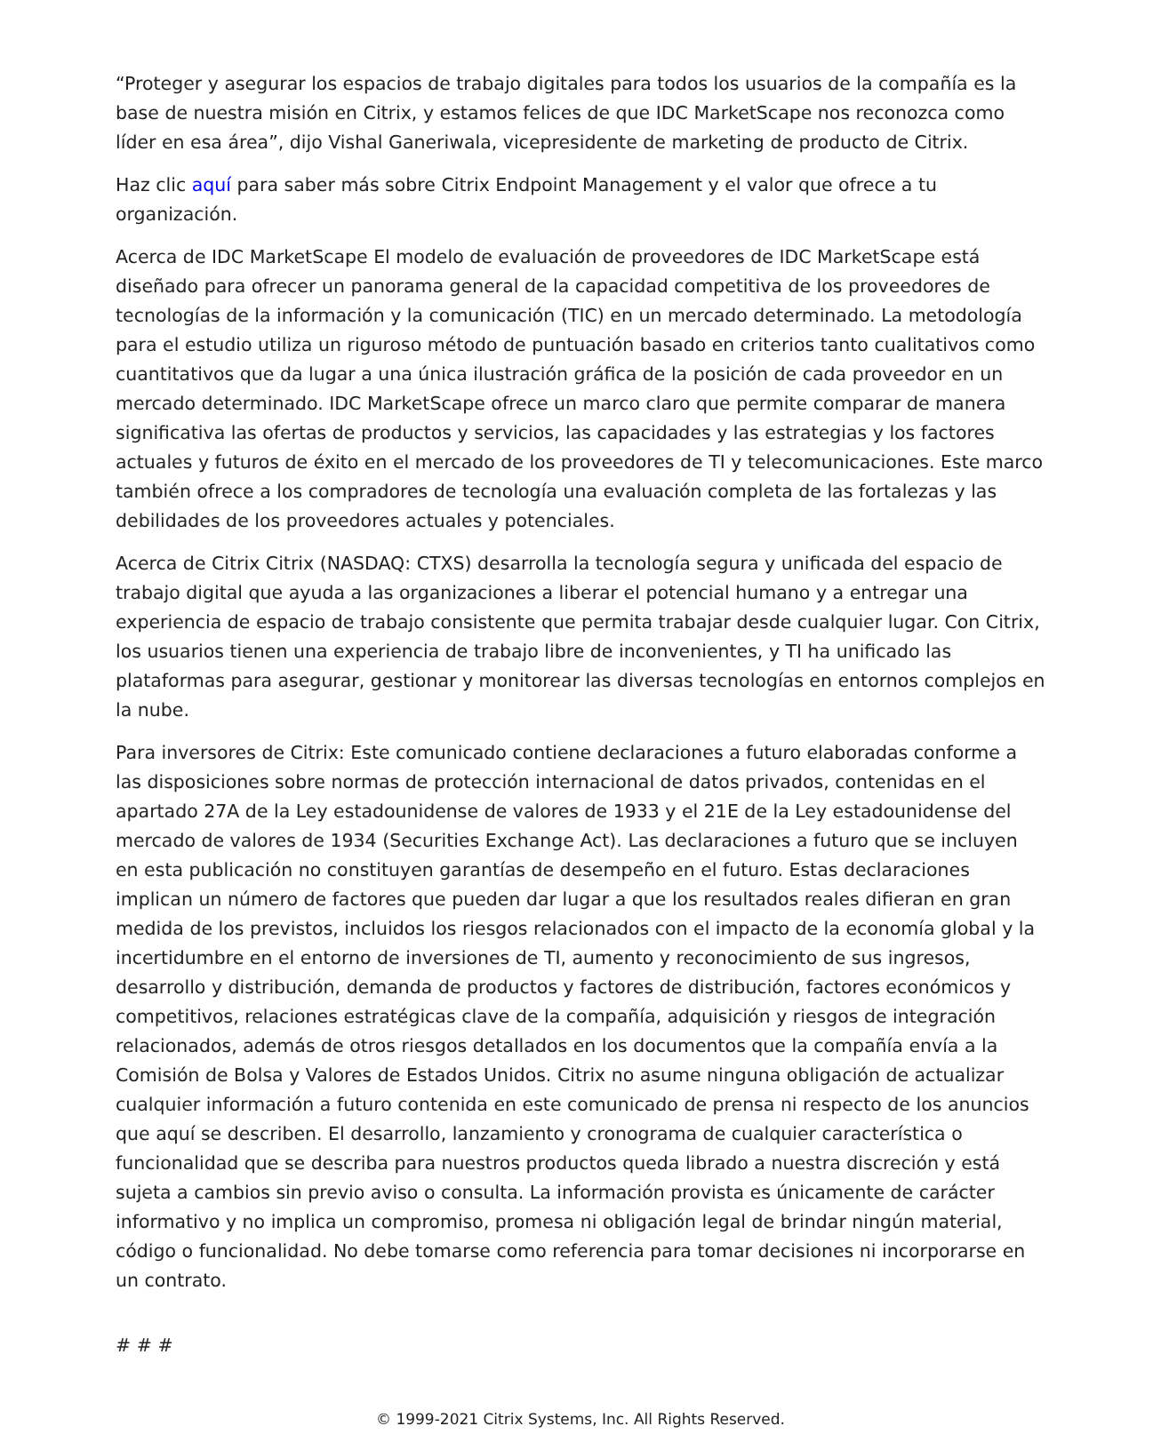“Proteger y asegurar los espacios de trabajo digitales para todos los usuarios de la compañía es la base de nuestra misión en Citrix, y estamos felices de que IDC MarketScape nos reconozca como líder en esa área”, dijo Vishal Ganeriwala, vicepresidente de marketing de producto de Citrix.
Haz clic aquí para saber más sobre Citrix Endpoint Management y el valor que ofrece a tu organización.
Acerca de IDC MarketScape El modelo de evaluación de proveedores de IDC MarketScape está diseñado para ofrecer un panorama general de la capacidad competitiva de los proveedores de tecnologías de la información y la comunicación (TIC) en un mercado determinado. La metodología para el estudio utiliza un riguroso método de puntuación basado en criterios tanto cualitativos como cuantitativos que da lugar a una única ilustración gráfica de la posición de cada proveedor en un mercado determinado. IDC MarketScape ofrece un marco claro que permite comparar de manera significativa las ofertas de productos y servicios, las capacidades y las estrategias y los factores actuales y futuros de éxito en el mercado de los proveedores de TI y telecomunicaciones. Este marco también ofrece a los compradores de tecnología una evaluación completa de las fortalezas y las debilidades de los proveedores actuales y potenciales.
Acerca de Citrix Citrix (NASDAQ: CTXS) desarrolla la tecnología segura y unificada del espacio de trabajo digital que ayuda a las organizaciones a liberar el potencial humano y a entregar una experiencia de espacio de trabajo consistente que permita trabajar desde cualquier lugar. Con Citrix, los usuarios tienen una experiencia de trabajo libre de inconvenientes, y TI ha unificado las plataformas para asegurar, gestionar y monitorear las diversas tecnologías en entornos complejos en la nube.
Para inversores de Citrix: Este comunicado contiene declaraciones a futuro elaboradas conforme a las disposiciones sobre normas de protección internacional de datos privados, contenidas en el apartado 27A de la Ley estadounidense de valores de 1933 y el 21E de la Ley estadounidense del mercado de valores de 1934 (Securities Exchange Act). Las declaraciones a futuro que se incluyen en esta publicación no constituyen garantías de desempeño en el futuro. Estas declaraciones implican un número de factores que pueden dar lugar a que los resultados reales difieran en gran medida de los previstos, incluidos los riesgos relacionados con el impacto de la economía global y la incertidumbre en el entorno de inversiones de TI, aumento y reconocimiento de sus ingresos, desarrollo y distribución, demanda de productos y factores de distribución, factores económicos y competitivos, relaciones estratégicas clave de la compañía, adquisición y riesgos de integración relacionados, además de otros riesgos detallados en los documentos que la compañía envía a la Comisión de Bolsa y Valores de Estados Unidos. Citrix no asume ninguna obligación de actualizar cualquier información a futuro contenida en este comunicado de prensa ni respecto de los anuncios que aquí se describen. El desarrollo, lanzamiento y cronograma de cualquier característica o funcionalidad que se describa para nuestros productos queda librado a nuestra discreción y está sujeta a cambios sin previo aviso o consulta. La información provista es únicamente de carácter informativo y no implica un compromiso, promesa ni obligación legal de brindar ningún material, código o funcionalidad. No debe tomarse como referencia para tomar decisiones ni incorporarse en un contrato.
# # #
© 1999-2021 Citrix Systems, Inc. All Rights Reserved.